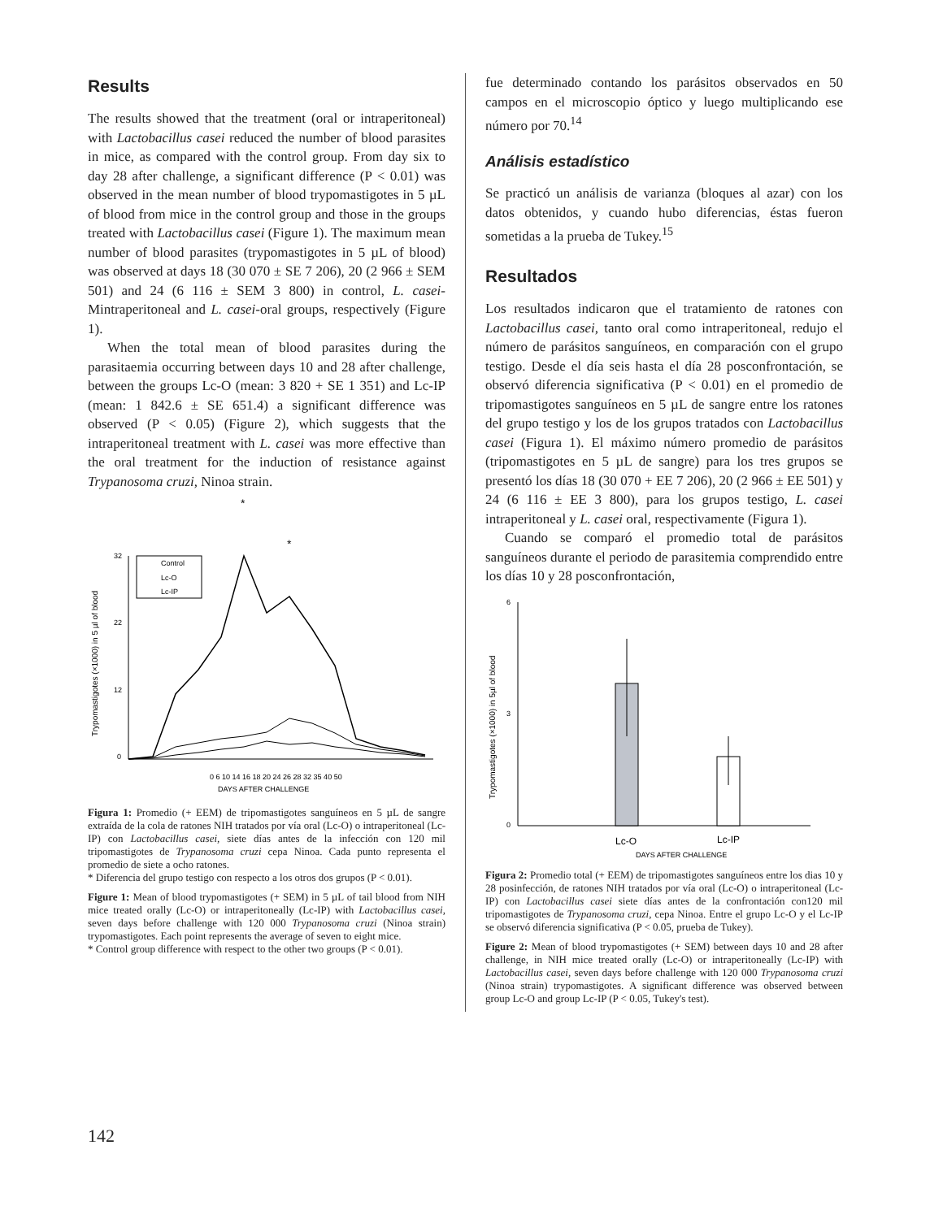Results
The results showed that the treatment (oral or intraperitoneal) with Lactobacillus casei reduced the number of blood parasites in mice, as compared with the control group. From day six to day 28 after challenge, a significant difference (P < 0.01) was observed in the mean number of blood trypomastigotes in 5 µL of blood from mice in the control group and those in the groups treated with Lactobacillus casei (Figure 1). The maximum mean number of blood parasites (trypomastigotes in 5 µL of blood) was observed at days 18 (30 070 ± SE 7 206), 20 (2 966 ± SEM 501) and 24 (6 116 ± SEM 3 800) in control, L. casei- Mintraperitoneal and L. casei-oral groups, respectively (Figure 1).
When the total mean of blood parasites during the parasitaemia occurring between days 10 and 28 after challenge, between the groups Lc-O (mean: 3 820 + SE 1 351) and Lc-IP (mean: 1 842.6 ± SE 651.4) a significant difference was observed (P < 0.05) (Figure 2), which suggests that the intraperitoneal treatment with L. casei was more effective than the oral treatment for the induction of resistance against Trypanosoma cruzi, Ninoa strain.
Trypomastigotes (×1000) in 5 µl of blood
32
22
12
0
Control
Lc-O
Lc-IP
0 6 10 14 16 18 20 24 26 28 32 35 40 50
DAYS AFTER CHALLENGE
*
*
Figura 1: Promedio (+ EEM) de tripomastigotes sanguíneos en 5 µL de sangre extraída de la cola de ratones NIH tratados por vía oral (Lc-O) o intraperitoneal (Lc-IP) con Lactobacillus casei, siete días antes de la infección con 120 mil tripomastigotes de Trypanosoma cruzi cepa Ninoa. Cada punto representa el promedio de siete a ocho ratones.
* Diferencia del grupo testigo con respecto a los otros dos grupos (P < 0.01).
Figure 1: Mean of blood trypomastigotes (+ SEM) in 5 µL of tail blood from NIH mice treated orally (Lc-O) or intraperitoneally (Lc-IP) with Lactobacillus casei, seven days before challenge with 120 000 Trypanosoma cruzi (Ninoa strain) trypomastigotes. Each point represents the average of seven to eight mice.
* Control group difference with respect to the other two groups (P < 0.01).
fue determinado contando los parásitos observados en 50 campos en el microscopio óptico y luego multiplicando ese número por 70.<sup>14</sup>
Análisis estadístico
Se practicó un análisis de varianza (bloques al azar) con los datos obtenidos, y cuando hubo diferencias, éstas fueron sometidas a la prueba de Tukey.<sup>15</sup>
Resultados
Los resultados indicaron que el tratamiento de ratones con Lactobacillus casei, tanto oral como intraperitoneal, redujo el número de parásitos sanguíneos, en comparación con el grupo testigo. Desde el día seis hasta el día 28 posconfrontación, se observó diferencia significativa (P < 0.01) en el promedio de tripomastigotes sanguíneos en 5 µL de sangre entre los ratones del grupo testigo y los de los grupos tratados con Lactobacillus casei (Figura 1). El máximo número promedio de parásitos (tripomastigotes en 5 µL de sangre) para los tres grupos se presentó los días 18 (30 070 + EE 7 206), 20 (2 966 ± EE 501) y 24 (6 116 ± EE 3 800), para los grupos testigo, L. casei intraperitoneal y L. casei oral, respectivamente (Figura 1).
Cuando se comparó el promedio total de parásitos sanguíneos durante el periodo de parasitemia comprendido entre los días 10 y 28 posconfrontación,
Trypomastigotes (×1000) in 5µl of blood
6
3
0
Lc-O
Lc-IP
DAYS AFTER CHALLENGE
Figura 2: Promedio total (+ EEM) de tripomastigotes sanguíneos entre los dias 10 y 28 posinfección, de ratones NIH tratados por vía oral (Lc-O) o intraperitoneal (Lc-IP) con Lactobacillus casei siete días antes de la confrontación con120 mil tripomastigotes de Trypanosoma cruzi, cepa Ninoa. Entre el grupo Lc-O y el Lc-IP se observó diferencia significativa (P < 0.05, prueba de Tukey).
Figure 2: Mean of blood trypomastigotes (+ SEM) between days 10 and 28 after challenge, in NIH mice treated orally (Lc-O) or intraperitoneally (Lc-IP) with Lactobacillus casei, seven days before challenge with 120 000 Trypanosoma cruzi (Ninoa strain) trypomastigotes. A significant difference was observed between group Lc-O and group Lc-IP (P < 0.05, Tukey's test).
142